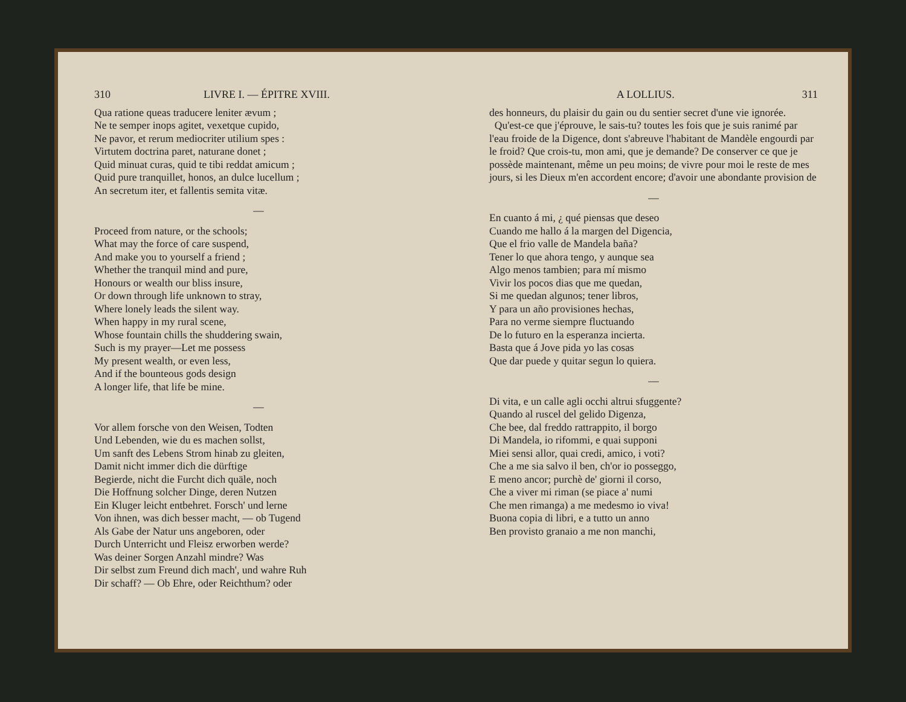310 LIVRE I. — ÉPITRE XVIII.
Qua ratione queas traducere leniter ævum ;
Ne te semper inops agitet, vexetque cupido,
Ne pavor, et rerum mediocriter utilium spes :
Virtutem doctrina paret, naturane donet ;
Quid minuat curas, quid te tibi reddat amicum ;
Quid pure tranquillet, honos, an dulce lucellum ;
An secretum iter, et fallentis semita vitæ.
—
Proceed from nature, or the schools;
What may the force of care suspend,
And make you to yourself a friend ;
Whether the tranquil mind and pure,
Honours or wealth our bliss insure,
Or down through life unknown to stray,
Where lonely leads the silent way.
When happy in my rural scene,
Whose fountain chills the shuddering swain,
Such is my prayer—Let me possess
My present wealth, or even less,
And if the bounteous gods design
A longer life, that life be mine.
—
Vor allem forsche von den Weisen, Todten
Und Lebenden, wie du es machen sollst,
Um sanft des Lebens Strom hinab zu gleiten,
Damit nicht immer dich die dürftige
Begierde, nicht die Furcht dich quäle, noch
Die Hoffnung solcher Dinge, deren Nutzen
Ein Kluger leicht entbehret. Forsch' und lerne
Von ihnen, was dich besser macht, — ob Tugend
Als Gabe der Natur uns angeboren, oder
Durch Unterricht und Fleisz erworben werde?
Was deiner Sorgen Anzahl mindre? Was
Dir selbst zum Freund dich mach', und wahre Ruh
Dir schaff? — Ob Ehre, oder Reichthum? oder
A LOLLIUS. 311
des honneurs, du plaisir du gain ou du sentier secret d'une vie ignorée.
Qu'est-ce que j'éprouve, le sais-tu? toutes les fois que je suis ranimé par l'eau froide de la Digence, dont s'abreuve l'habitant de Mandèle engourdi par le froid? Que crois-tu, mon ami, que je demande? De conserver ce que je possède maintenant, même un peu moins; de vivre pour moi le reste de mes jours, si les Dieux m'en accordent encore; d'avoir une abondante provision de
—
En cuanto á mi, ¿ qué piensas que deseo
Cuando me hallo á la margen del Digencia,
Que el frio valle de Mandela baña?
Tener lo que ahora tengo, y aunque sea
Algo menos tambien; para mí mismo
Vivir los pocos dias que me quedan,
Si me quedan algunos; tener libros,
Y para un año provisiones hechas,
Para no verme siempre fluctuando
De lo futuro en la esperanza incierta.
Basta que á Jove pida yo las cosas
Que dar puede y quitar segun lo quiera.
—
Di vita, e un calle agli occhi altrui sfuggente?
Quando al ruscel del gelido Digenza,
Che bee, dal freddo rattrappito, il borgo
Di Mandela, io rifommi, e quai supponi
Miei sensi allor, quai credi, amico, i voti?
Che a me sia salvo il ben, ch'or io posseggo,
E meno ancor; purchè de' giorni il corso,
Che a viver mi riman (se piace a' numi
Che men rimanga) a me medesmo io viva!
Buona copia di libri, e a tutto un anno
Ben provisto granaio a me non manchi,